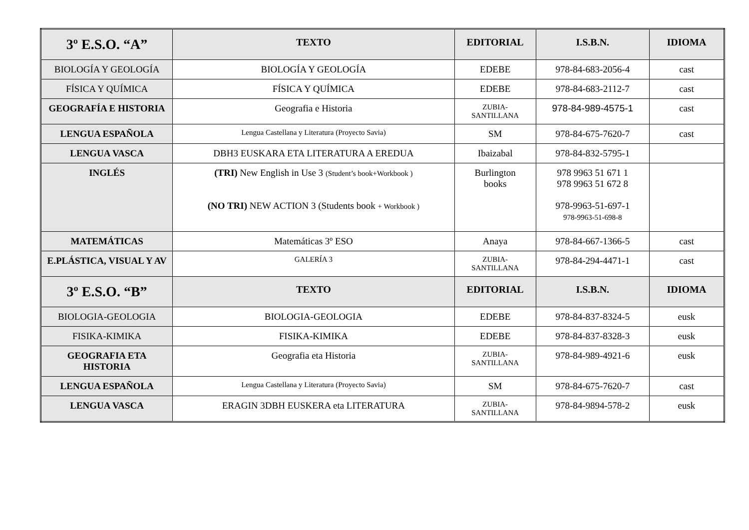| 3º E.S.O. “A” | TEXTO | EDITORIAL | I.S.B.N. | IDIOMA |
| --- | --- | --- | --- | --- |
| BIOLOGÍA Y GEOLOGÍA | BIOLOGÍA Y GEOLOGÍA | EDEBE | 978-84-683-2056-4 | cast |
| FÍSICA Y QUÍMICA | FÍSICA Y QUÍMICA | EDEBE | 978-84-683-2112-7 | cast |
| GEOGRAFÍA E HISTORIA | Geografia e Historia | ZUBIA- SANTILLANA | 978-84-989-4575-1 | cast |
| LENGUA ESPAÑOLA | Lengua Castellana y Literatura (Proyecto Savia) | SM | 978-84-675-7620-7 | cast |
| LENGUA VASCA | DBH3 EUSKARA ETA LITERATURA A EREDUA | Ibaizabal | 978-84-832-5795-1 | |
| INGLÉS | (TRI) New English in Use 3 (Student’s book+Workbook ) (NO TRI) NEW ACTION 3 (Students book + Workbook ) | Burlington books | 978 9963 51 671 1 978 9963 51 672 8 978-9963-51-697-1 978-9963-51-698-8 | |
| MATEMÁTICAS | Matemáticas 3º ESO | Anaya | 978-84-667-1366-5 | cast |
| E.PLÁSTICA, VISUAL Y AV | GALERÍA 3 | ZUBIA- SANTILLANA | 978-84-294-4471-1 | cast |
| 3º E.S.O. “B” | TEXTO | EDITORIAL | I.S.B.N. | IDIOMA |
| BIOLOGIA-GEOLOGIA | BIOLOGIA-GEOLOGIA | EDEBE | 978-84-837-8324-5 | eusk |
| FISIKA-KIMIKA | FISIKA-KIMIKA | EDEBE | 978-84-837-8328-3 | eusk |
| GEOGRAFIA ETA HISTORIA | Geografia eta Historia | ZUBIA- SANTILLANA | 978-84-989-4921-6 | eusk |
| LENGUA ESPAÑOLA | Lengua Castellana y Literatura (Proyecto Savia) | SM | 978-84-675-7620-7 | cast |
| LENGUA VASCA | ERAGIN 3DBH EUSKERA eta LITERATURA | ZUBIA- SANTILLANA | 978-84-9894-578-2 | eusk |